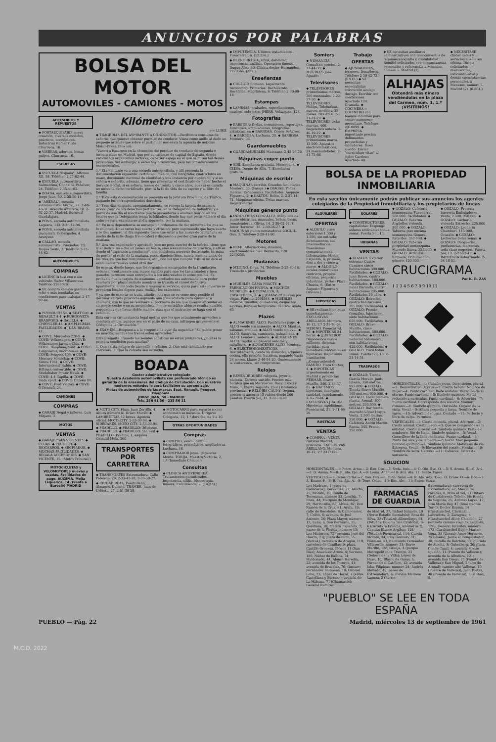ANUNCIOS POR PALABRAS
BOLSA DEL MOTOR
AUTOMOVILES - CAMIONES - MOTOS
ACCESORIOS Y REPUESTOS
◆ PORTAEQUIPAJES nueva creación, diversos modelos, prácticos, económicos. Industrias Rafael Yuste. Churruca, 16.
◆ VISERAS, adornos, lomas pulpos. Churruca, 16.
ESCUELAS
◆ ESCUELA "España". Alfonso XII, 58. Teléfono 2-27-62-44.
◆ ESCUELA automovilista Salmantina, Conde de Peñalver, 24. Teléfono 2-35-41-02.
◆ BOADA, escuela automovilista. Jorge Juan, 50. 2-35-56-11.
◆ "ARENAL", escuela automovilista. Arenal, 23. 2-48-43-31. Avenida Albufera, 10. 2-52-22-37. Madrid. Sucursal Guadalajara.
◆ PONS, escuela automovilista. Lagasca, 133. 2-36-42-06.
◆ PONS, escuela automovilista (sucursal). Gobernador, 4. Aranjuez.
◆ CALLAO, escuela automovilista. Preciados, 23; Duque Sesto, 3. Teléfono 2-22-44-62.
AUTOMOVILES
COMPRAS
◆ LICENCIA taxi con o sin vehículo. Señor Villaescusa. Teléfono 2268076.
◆ SE compra camión gasolina de ocho o más toneladas en condiciones para trabajar. 2-47-92-64.
VENTAS
◆ PLYMOUTH 54. ◆ SEAT 600. ◆ RENAULT 4-4. ◆ FURGONETA BRADFORD. ◆ BALILLA. ◆ CHRYSLER 48. ◆ AMPLISIMAS FACILIDADES. ◆ JUAN BRAVO, 41.
◆ COVE: Mercedes 220-S. ◆ COVE: Volkswagen. ◆ COVE: Volkswagen Jarman Chia. ◆ COVE: Dauphine, Seat. ◆ COVE: Furgonetas, microbuses. ◆ COVE: Peugeot 403. ◆ COVE: Mercury Montclair. ◆ COVE: Simca 1961. ◆ COVE: Internacional Rubia. ◆ COVE: Hillman convertible. ◆ COVE: Studebaker Power Hawk. ◆ COVE: 4-4 Capilla. ◆ COVE: Siata sport. ◆ COVE: Citroën IB. ◆ COVE: Ford Victory. ◆ COVE: O'Donnell, 24.
CAMIONES
COMPRAS
◆ GARAJE Nogal y talleres. Luis Mitjans, 3.
MOTOS
VENTAS
◆ GARAJE "SAN VICENTE": ◆ CLUAS. ◆ PEUGEOT. ◆ ISOCARROS. ◆ SIN FIADOR. ◆ MUCHAS FACILIDADES. ◆ REGALA ACCESORIOS. ◆ SAN VICENTE, 15. (Metro Tribunal.)
MOTOCICLETAS y VELOMOTORES nuevas y usadas. Facilidades de pago. AUCEMA. Mejía Lequerica, 14 (Frente a Barceló) MADRID
Kilómetro cero
por LUIKE
◆ TRAGEDIAS DEL ASPIRANTE A CONDUCTOR.—Recibimos consultas de señores que quieren obtener permiso de conducir. Viene como anillo al dedo un pequeño artículo que sobre el particular nos envía la agencia de noticias Motor-Press. Dice así:
"Vamos a basarnos en la obtención del permiso de conducir de segunda o tercera clase en Madrid, que por su carácter de capital de España, donde radican los organismos rectores, debe ser espejo en el que se miren las demás provincias. Sin embargo, a veces hay diferencias, pero las consideraremos excepcionales.
1.º El solicitante va a una escuela automovilista, y allí presenta la documentación siguiente: certificado médico, con fotografía; cuatro fotos en mano, documento nacional de identidad y una instancia por duplicado, y si es señora o señorita, además, tiene que presentar el certificado de haber hecho el Servicio Social, si es soltera, menor de treinta y cinco años, pues si es casada no necesita dicho certificado, pero sí la fe de vida de su esposo y el libro de familia.
2.º Toda esta documentación se presenta en la Jefatura Provincial de Tráfico, pagando los correspondientes derechos.
3.º Tres días después, aproximadamente, se recoge la tarjeta de examen, previo pago de los derechos pertinentes, en la Delegación de Industria, y a partir de ese día el solicitante puede presentarse a examen teórico en los locales que la Delegación tenga habilitados, donde hay que pedir número el día anterior para examinarse al día siguiente, por la mañana.
4.º En esta dependencia se encarga un ordenanza de dar número a los que se lo soliciten. Unas veces hay suerte y otras no; pero suponiendo que haya suerte y le den número, al día siguiente tiene que estar a las nueve de la mañana en medio de la calle (haga frío o calor) y dispuesto a perder gran parte de la mañana.
5.º Una vez examinado y aprobado (con no poca suerte) de la teórica, tiene que ir al Retiro, no a dar un paseo en barca, sino a examinarse de práctica, y allí es donde el "aspirante a conductor", con el sistema nervioso destrozado, termina de perder el resto de la mañana, pues, dándose bien, nunca termina antes de las tres, ya que hay compromisos, etc., con los que cumplir. Esto si no dice el examinador "vuelva usted otro día".
Se espera, desde luego, que los organismos encargados de la tramitación ordenen prontamente una mayor rapidez para que los tan ansiados y bien ganados permisos sean entregados a los interesados lo antes posible. Es probable que la tarjeta de exámenes aprobados sea autorizada para poder conducir por plazo limitado mientras se tramita el carnet definitivo. Igualmente, como todo tiende a mejorar el servicio, quizá para este invierno se preparen locales dignos para realizar los exámenes.
Y ya que de esperar se trata, añadiremos que se ve como muy posible el destinar en cada provincia española una zona acotada para aprender a conducir, con lo que se resolverá el problema de los que quieren aprender en su propio coche o en su motocicleta, lo que en tráfico abierto resulta punible, porque hay que llevar doble mando, para que el instructor se haga con el vehículo.
Esta curiosa circunstancia legal motiva que los que actualmente aprenden a conducir motos, aunque sea en el patio de su casa, infringen gravemente el Código de la Circulación."
◆ EXAMEN.—Respuesta a la pregunta de ayer (la segunda): "Se puede poner en marcha, aunque los frenos estén apretados."
Otra pregunta: Cuando las señales acústicas no están prohibidas, ¿cuál es la primera condición para usarlas?
1. Que exista peligro de atropello o colisión. 2. Que esté circulando por carretera. 3. Que la calzada sea estrecha.
BOADA
Gestor administrativo colegiado
Nuestra Academia automovilista con profesorado técnico es garantía de la enseñanza del Código de Circulación. Con nuestros modernos métodos le será facilísimo su aprendizaje.
Flotas de automóviles de las marcas Seat, Renault, Peugeot, Dauphine.
JORGE JUAN, 50 - MADRID
Tels. 236 91 36 - 235 56 11
◆ MOTO CITY. Plaza Juan Zorrilla, 4. Altura número 61 Bravo Murillo ◆ LAMBRETTAS 42 letras. Agencia oficial. MOTO CITY. 2-53-30-94. ◆ SIDECARES. MOTO CITY. 2-53-30-94. ◆ PRADILLO. ◆ PRADILLO: 36 meses ◆ PRADILLO. ◆ PRADILLO: Sin aval ◆ PRADILLO: Pradillo, 1, esquina General Mola. 200
TRANSPORTES POR CARRETERA
◆ TRANSPORTES Extremadura. Calle Palencia, 29. 2-33-42-38, 2-33-39-27.
◆ CIUDAD REAL, Puertollano, Almagro, Daimiel. TRAMER. Juan de Urbieta, 27. 2-51-38-29.
◆ MOTOCARRO para reparto socios economato se necesita. Dirigirse Colegiata, 12, 1.º derecha, de 9 a 10.
OTRAS OPORTUNIDADES
Compras
◆ COMPRO, vendo, cambio fotográficos, prismáticos, ampliadoras. Luchana, 16.
◆ COMPRADOR joyas, papeletas Monte. TORIJA. Maestro Victoria, 2, 1.º (Inmediato Cómico.)
Consultas
◆ CLINICA ANTIVENEREA. Tratamientos garantizados. Impotencia, sífilis, blenorragia, fimosis. Encomienda, 2. (14.273.)
◆ IMPOTENCIA. Ultimos tratamientos. Fuencarral, 6. (12.256.)
◆ BLENORRAGIA, sífilis, debilidad, impotencia, análisis. Operación fimosis. Duque Alba, 10. Clínica doctor Hernández. 2273564. (332.)
Enseñanzas
◆ COLEGIO Romano. Legalmente reconocido. Primarias. Bachillerato. Reválidas. Magdalena, 6. Teléfono 2-39-09-18.
Estampas
◆ LAMINAS, grabados, reproducciones, cuadros todo color. JHERR. Velázquez, 124.
Fotografías
◆ BARBOSA: Bodas, comuniones, reportajes, fotocopias, ampliaciones, fotografías artísticas, en ◆ BARBOSA. Conde Peñalver, 4. ◆ BARBOSA. Luchana, 20. ◆ BARBOSA. Montera, 36.
Guardamuebles
◆ GUARDAMUEBLES Matesanz. 2-43-26-79.
Máquinas coger punto
◆ SIRI. Enseñanza gratuita. Menorca, 4. ◆ CIESA. Duque de Alba, 7. Enseñanza gratuita.
Máquinas de escribir
◆ MAQUINAS escribir. Grandes facilidades. Montera, 33. (Pasaje.) ◆ DIAGAR. Todas marcas. Económicas. Facilidades. Augusto Figueroa, 2. ◆ DALTOS. Belén, 2. 2-31-14-71. Máquinas oficina. Todas marcas. Registradoras.
Máquinas géneros punto
◆ INDUSTRIAS GONZALEZ. Máquinas de punto eléctricas, manuales, bobinadoras, remateadoras. Olivar, 14. 2-39-02-23. Y Amor Hermoso, 46. 2-30-36-27. ◆ MAQUINAS punto rematadoras LOGUIL. Oso, 3. Teléfono 2-28-41-90.
Motores
◆ REMI: Alternadores, dinamos, electromotores. San Bernardo, 120. 2249258.
Mudanzas
◆ MEGINO. Goya, 74. Teléfono 2-25-69-16. Traslado a provincias.
Muebles
◆ MUEBLES-CAMA PRACTY. ◆ FABRICACION PROPIA. ◆ MUCHOS MODELOS. ◆ HORTALEZA, 3; ESPARTEROS, 8. ◆ ¡¡¡CAMAS!!! nuevas por viejas. Fábrica: 2595544. ◆ MUEBLES clásicos, tresillos, comedores, despachos, alcobas. Rebajas temporada. Fábrica: Ayala, 63.
Plazos
◆ ALMACENES ALCO. Facilidades pago. ◆ ALCO vende sin aumento. ◆ ALCO. Mantas, sábanas, colchas. ◆ ALCO vende sin aval. ◆ ALCO. Sastrería, camisería, gabardinas. ◆ ALCO. Lencería, sedería. ◆ ALMACENES ALCO. Tejidos en general señoras y caballeros. ◆ ALMACENES ALCO. Montera, 6. ◆ ELECTRODOMESTICOS. Discretamente, desde su domicilio, adquiera cocina, olla presión, batidora, pagando hasta 24 meses. Llame 3-46-54-20. Gustosamente le visitaremos, sin compromiso.
Relojes
◆ REVENDEDORES relojería, joyería, platería. Enorme surtido. Precios más baratos que en Marruecos. Roxy. Espoz y Mina, 1. Planta segunda. (Sol.) Enviamos provincias. ◆ RELOJES CAUNY. Dogma, preciosos áncoras 15 rubíes desde 200 pesetas. Puerta Sol, 13. 2-31-59-42.
Somiers
◆ NUMANCIA. Consulten precios. 2-33-44-38. ◆ MUEBLES José Aguado.
Televisores
◆ TELEVISORES primerísimas marcas, 300 mensuales. 2-22-37-50. ◆ TELEVISORES Philips, Telefunken, nuevos modelos, 25 meses. DEGESA. 2-31-31-79. ◆ TELEVISORES todas marcas, 400. Regalamos antena. 2-46-19-22. ◆ TELEVISORES primerísima marca, 13.500. Aparatos electrodomésticos, 24 mensualidades. 2-41-73-66.
Trabajo
OFERTAS
◆ AJUSTADORES, torneros, fresadores. Teléfono 2-39-42-73. (6.912.) ◆ SE necesitan especialistas colocación azulejo destajo. Escribir con condiciones. Apartado 124. Granada. ◆ COCINERA o COCINERO con buenos informes para centro numeroso necesítase. Teléfono 2310898. ◆ EMPRESA importante precisa delineantes proyectistas y calcadores. Buen sueldo. Enviar "curriculum vitae" al señor Cardoso. Apartado 40.
◆ SE necesitan auxiliares administrativos con conocimientos de taquimecanografía y contabilidad. Remitid solicitudes con circunstancias personales y referencias a Meneses, número 5. Madrid (7).
ALHAJAS
Obtendrá más dinero vendiéndolas en la plaza del Carmen, núm. 1, 1.º ¡VISITENOS!
◆ NECESITASE chicos cados y servicios auxiliares oficina. Dirigir solicitudes manuscritas, indicando edad y demás circunstancias personales, a Meneses, número 5. Madrid (7). (6.804.)
BOLSA DE LA PROPIEDAD INMOBILIARIA
En esta sección únicamente podrán publicar sus anuncios los agentes colegiados de la Propiedad Inmobiliaria y los propietarios de fincas
ALQUILERES
OFERTAS
◆ ALQUILO pisos exteriores 1.300 y 1.500, sin entrada; directamente, sin intermediarios. Buenísimas comunicaciones. Información: Monte Esquinza, 6, primero, diez a dos y cinco a nueve. ◆ ALQUILO locales comerciales céntricos, propios oficinas, pequeñas industrias. Verlos: Plaza Chueca, 6. (Entre Augusto Figueroa y Gravina.)
HIPOTECAS
◆ SE realizan hipotecas inmediatamente. EXCLUSIVAS ARELLANO. Montera, 10-12, 2.º 2-31-70-54. MERINO. Fuencarral, 23. ◆ HIPOTECAS 24 horas. ◆ ¡¡¡DINERO!!! Disponemos varios millones, diversas partidas, para inmediata colocación en hipotecas. Rapidísima tramitación. ¡¡Compruébenlo!! RAMIRO. Plaza Cortes, 4. ◆ HIPOTECAS urgentemente en Madrid y provincias. FERMAR. Bravo Murillo, 346. 2-33-37-65. ◆ HACEMOS hipotecas, cualquier cantidad, rapidamente. 2-36-79-84. ◆ EXCLUSIVAS JUAREZ. Hipotecas rapidísimas. Fuencarral, 31. 2-31-66-26.
RUSTICAS
VENTAS
◆ COMPRA - VENTA rústicas Madrid, provincia. EXCLUSIVAS ARELLANO. Montera, 10-12, 2.º 2317128.
SOLARES
◆ CONSTRUCTORES, capitalistas: Dispongo solares edificables todas zonas. Puerta Sol, 13.
URBANAS
VENTAS
◆ GOZALO: Exterior estrenar Cuatro Caminos cinco habitaciones 300.000. Facilidades. ◆ GOZALO: Juan Bravo, cuatro habitaciones. 180.000. Facilidades. ◆ GOZALO: Sainz Baranda, cuatro habitaciones 205.000. Facilidades 30 años. ◆ GOZALO: Estrecho, cuatro habitaciones, 205.000. Facilidades. ◆ GOZALO: Fernán González, lujosísimo, siete habitaciones. 650.000. Facilidades. ◆ GOZALO: Bravo Murillo, cinco habitaciones, 500.000. Facilidades. ◆ GOZALO: Señorial Salamanca, seis habitaciones. 425.000. Facilidades. ◆ GOZALO. Pisos todas zonas. Puerta Sol, 13. 2-21-14-51.
TRASPASOS
◆ GOZALO: Tienda García Morato, junto Iglesia, 150 metros, 995.000. ◆ GOZALO: Tienda Bravo Murillo, 160 metros, 900.000. ◆ GOZALO: Local primera planta, Arenal, 100 metros. 200.000. ◆ GOZALO: Bar frente mercado López Hoyos. Venta, 2.500 diarias. 350.000. ◆ GOZALO: Cafetería Antón Martín. Renta, 345. Precio, 250.000.
◆ GOZALO: Cafetería semiesquina Fuencarral. 550.000. Facilidades. ◆ GOZALO: Taberna Argüelles vivienda. 300.000. ◆ GOZALO: Taberna piso encima semiesquina General Ricardos. 350.000. ◆ GOZALO: Taberna propiedad semiesquina Marcelo Usera. 325.000. ◆ GOZALO: Artículos limpieza, Tribunal con género. 120.000.
◆ GOZALO: Frutería huevería Embajadores. Venta, 2.500. 250.000. ◆ GOZALO: Lechería vivienda Estrecho. 225.000. ◆ GOZALO: Lechería Chamberí. 115.000. Ocasión. ◆ GOZALO: Lecherías todas zonas. ◆ GOZALO: Droguerías, perfumerías, mercerías, toda clase negocios. Puerta Sol, 13. 2-21-52-49. ◆ IMPRENTA subarriendo. 2-34-18-51.
CRUCIGRAMA
Por K. B. ZAS
1 2 3 4 5 6 7 8 9 10 11
HORIZONTALES.—1: Caballo joven. Disposición, plural.—2: Demostrativo. Atreva.—3: Cierta bebida. Nombre de mujer.—4: Punto cardinal. Baile andaluz. Duración de lo eterno. Punto cardinal.—5: Símbolo químico. Metal reducido a partículas. Punto cardinal.—6: Adverbio.—7: Punto cardinal. Corresponde dos sonidos. Número romano.—8: Símbolo químico. Distraído. Organo de la vista. Vocal.—9: Altura pequeña y larga. Nombre de varón.—10: Adverbio de lugar. Costado.—11: Perfecto y libre de culpa. Permisos.
VERTICALES.—1: Cierta moneda, plural. Adornos.—2: Cierto animal. Cierto juego.—3: Que se comprende en la entidad. Cierto mineral.—4: Símbolo químico. Parte del sombrero. Río de Italia. Símbolo químico.—5: Vocal. Guerrillero de la Independencia. Punto cardinal.—6: Ninfa del aire y de la tierra.—7: Vocal. Muy pequeño. Símbolo químico.—8: Símbolo químico. Metátesis de vía. Estropea. Vocal.—9: Elevación del sonido. Poesías.—10: Nombre de letra. Cerveza.—11: Cabezas. Faltas de sustancia.
SOLUCION
HORIZONTALES.—1: Potro. Artes.—2: Eso. Ose.—3: Soda. Inés.—4: O. Ole. Evo. O. —5: S. Arena. S.—6: Acá.—7: O. Asona. V.—8: R. Ido. Ojo. A.—9: Loma. Adán.—10: Acá. Ala. 11: Santo. Pases.
VERTICALES.—1: Pesos. Orlas.—2: Oso. Oca.—3: Todo. Imán.—4: R. Ala. Ada. T.—5: O. Erase. O.—6: Eco.—7: A. Enano. P.—8: R. Iva. Aja. A.—9: Tono. Odas.—10: Ese. Ale.—11: Sesos. Vanas.
Los Madrazo, 1 (esquina Cedaceros); Cervantes, 22; Atocha, 25; Moreto, 15; Conde de Torreanaz, número 33; Lombía, 7; Ibiza, 44; Marqués de Mondéjar, 29; Hermosilla, 85; Alcalá, 82; Don Ramón de la Cruz, 81; Ayala, 19; calle de Recoletos, 6; Campoamor, 7; Colón, 6; avenida de José Antonio, 26; Plaza Mayor, número 17; Luna, 6; San Bernardo, 35; Quintana, 18; Marina Española, 7; paseo de la Florida, número 15; Los Misterios, 73 (próxima José del Hierro, 71); plaza de Bami, 26 (Ventas); carretera de Aragón, 118; carretera de Canillas, 9; plaza Castillo Oropesa, bloque 11 (San Blas); Anastasio Aroca, 4; Serrano, 186; Núñez de Balboa, 74; Maldonado, 44; Alonso Heredia, 22; avenida de los Toreros, 41; avenida de Bruselas, 76; Gustavo Fernández Balbuena, 19; Gabriel Lobo, 23; López de Hoyos, 7 (entre Castellana y Serrano); avenida de La Habana, 71 (Chamartín); General Ramírez
FARMACIAS DE GUARDIA
de Madrid, 27; Rafael Salgado, 19 (Norte Estadio Bernabéu); Rosa de Silva, 38 (Tetuán); Albendiego, 64 (Tetuán); Colonia San Cristóbal, B-6 (carretera Francia, kilómetro 7); Capitán Blanco Argibay, 128 (Tetuán); Fuencarral, 114; García Morato, 34; Eloy Gonzalo, 31; Ponzano, 43; Raimundo Fernández Villaverde, número 31; Bravo Murillo, 128; Granja, 4 (parque Metropolitano); Tremps, 22 (Dehesa de la Villa); López de Haro, 10; Blasco de Garay, 5; Fernando el Católico, 12; avenida Islas Filipinas, número 24; Andrés Mellado, 43; paseo de Extremadura, 6; colonia Mariano Lanuza, 2 (barrio
Extremadura); carretera de Extremadura, 67; Mesón de Paredes, 8; Mira el Sol, 11 (Ribera de Curtidores); Toledo, 66; Ronda de Segovia, 25; Antonio Leyva, 17; José María Rey, 47 (final colonia Terol); Doctor Espina, 14 (Carabanchel, Clarisas); Labradora, 2; Zaragoza, 8 (Carabanchel Alto); Chinchón, 27 (entrada camino viejo de Leganés, 126); General Ricardos, número 173 (Carabanchel Bajo); Marino Vega, 38 (Usera); Amor Hermoso, 75 (Usera); Jaime el Conquistador, 38; Batalla de Belchite, 12; glorieta de Atocha, 8; Gutenberg, 20; plaza Conde Casal, 4; avenida Monte Igueldo, 14 (Puente de Vallecas); avenida de la Albufera, 121; avenida San Diego, 73 (Puente de Vallecas); San Miguel, 2 (alto de Arenal); camino alto Vallecas, 10 (Puente de Vallecas); Juan Portas, 48 (Puente de Vallecas); Luis Ruiz, 5.
"PUEBLO" SE LEE EN TODA ESPAÑA
PUEBLO — Pág. 22 Madrid, miércoles 13 de septiembre de 1961
M.C.D. 2022